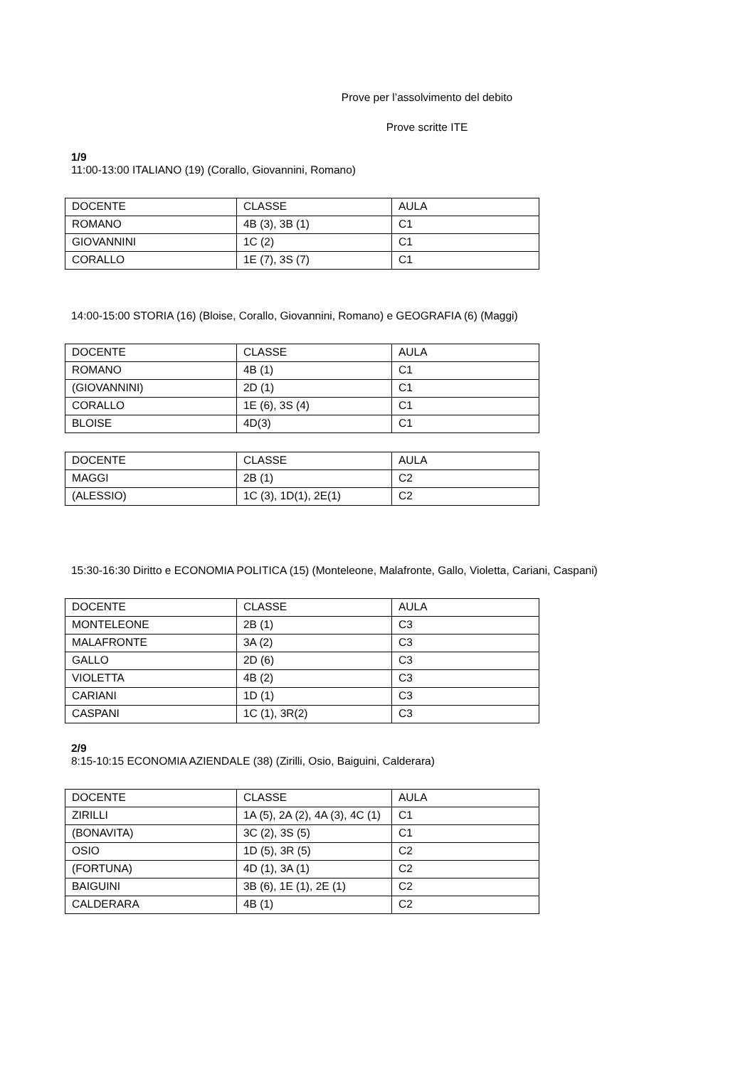Prove per l’assolvimento del debito
Prove scritte ITE
1/9
11:00-13:00 ITALIANO (19) (Corallo, Giovannini, Romano)
| DOCENTE | CLASSE | AULA |
| ROMANO | 4B (3), 3B (1) | C1 |
| GIOVANNINI | 1C (2) | C1 |
| CORALLO | 1E (7), 3S (7) | C1 |
14:00-15:00 STORIA (16) (Bloise, Corallo, Giovannini, Romano) e GEOGRAFIA (6) (Maggi)
| DOCENTE | CLASSE | AULA |
| ROMANO | 4B (1) | C1 |
| (GIOVANNINI) | 2D (1) | C1 |
| CORALLO | 1E (6), 3S (4) | C1 |
| BLOISE | 4D(3) | C1 |
| DOCENTE | CLASSE | AULA |
| MAGGI | 2B (1) | C2 |
| (ALESSIO) | 1C (3), 1D(1), 2E(1) | C2 |
15:30-16:30 Diritto e ECONOMIA POLITICA (15) (Monteleone, Malafronte, Gallo, Violetta, Cariani, Caspani)
| DOCENTE | CLASSE | AULA |
| MONTELEONE | 2B (1) | C3 |
| MALAFRONTE | 3A (2) | C3 |
| GALLO | 2D (6) | C3 |
| VIOLETTA | 4B (2) | C3 |
| CARIANI | 1D (1) | C3 |
| CASPANI | 1C (1), 3R(2) | C3 |
2/9
8:15-10:15 ECONOMIA AZIENDALE (38) (Zirilli, Osio, Baiguini, Calderara)
| DOCENTE | CLASSE | AULA |
| ZIRILLI | 1A (5), 2A (2), 4A (3), 4C (1) | C1 |
| (BONAVITA) | 3C (2), 3S (5) | C1 |
| OSIO | 1D (5), 3R (5) | C2 |
| (FORTUNA) | 4D (1), 3A (1) | C2 |
| BAIGUINI | 3B (6), 1E (1), 2E (1) | C2 |
| CALDERARA | 4B (1) | C2 |